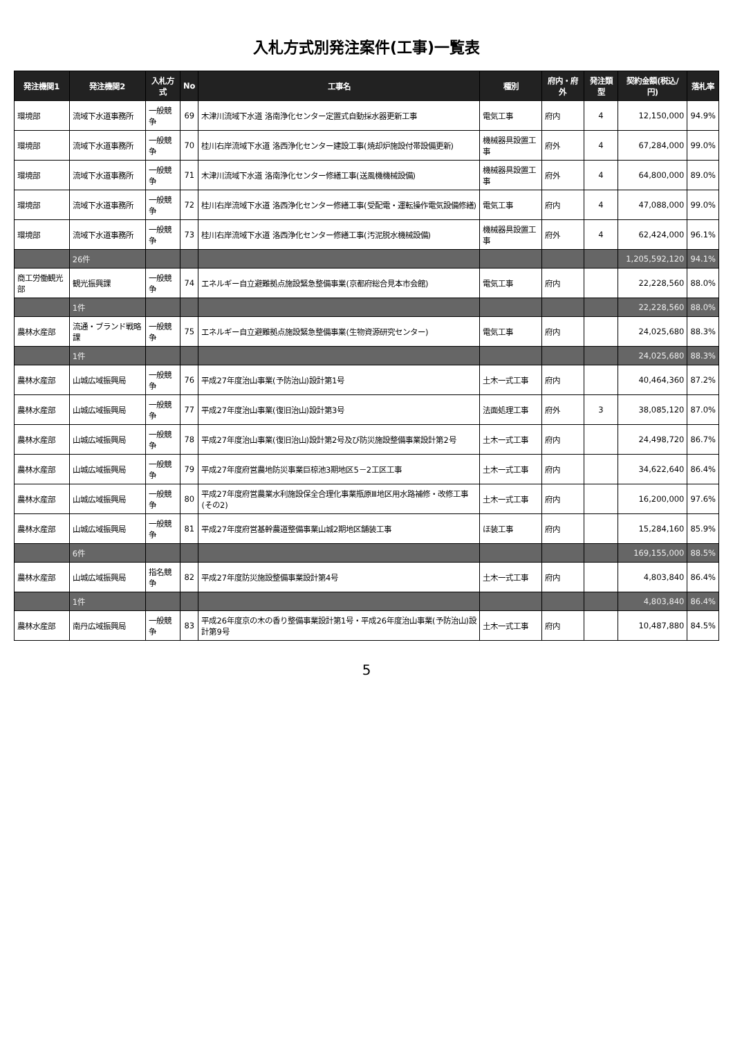入札方式別発注案件(工事)一覧表
| 発注機関1 | 発注機関2 | 入札方式 | No | 工事名 | 種別 | 府内・府外 | 発注類型 | 契約金額(税込/円) | 落札率 |
| --- | --- | --- | --- | --- | --- | --- | --- | --- | --- |
| 環境部 | 流域下水道事務所 | 一般競争 | 69 | 木津川流域下水道 洛南浄化センター定置式自動採水器更新工事 | 電気工事 | 府内 | 4 | 12,150,000 | 94.9% |
| 環境部 | 流域下水道事務所 | 一般競争 | 70 | 桂川右岸流域下水道 洛西浄化センター建設工事(焼却炉施設付帯設備更新) | 機械器具設置工事 | 府外 | 4 | 67,284,000 | 99.0% |
| 環境部 | 流域下水道事務所 | 一般競争 | 71 | 木津川流域下水道 洛南浄化センター修繕工事(送風機機械設備) | 機械器具設置工事 | 府外 | 4 | 64,800,000 | 89.0% |
| 環境部 | 流域下水道事務所 | 一般競争 | 72 | 桂川右岸流域下水道 洛西浄化センター修繕工事(受配電・運転操作電気設備修繕) | 電気工事 | 府内 | 4 | 47,088,000 | 99.0% |
| 環境部 | 流域下水道事務所 | 一般競争 | 73 | 桂川右岸流域下水道 洛西浄化センター修繕工事(汚泥脱水機械設備) | 機械器具設置工事 | 府外 | 4 | 62,424,000 | 96.1% |
| | 26件 | | | | | | | 1,205,592,120 | 94.1% |
| 商工労働観光部 | 観光振興課 | 一般競争 | 74 | エネルギー自立避難拠点施設緊急整備事業(京都府総合見本市会館) | 電気工事 | 府内 | | 22,228,560 | 88.0% |
| | 1件 | | | | | | | 22,228,560 | 88.0% |
| 農林水産部 | 流通・ブランド戦略課 | 一般競争 | 75 | エネルギー自立避難拠点施設緊急整備事業(生物資源研究センター) | 電気工事 | 府内 | | 24,025,680 | 88.3% |
| | 1件 | | | | | | | 24,025,680 | 88.3% |
| 農林水産部 | 山城広域振興局 | 一般競争 | 76 | 平成27年度治山事業(予防治山)設計第1号 | 土木一式工事 | 府内 | | 40,464,360 | 87.2% |
| 農林水産部 | 山城広域振興局 | 一般競争 | 77 | 平成27年度治山事業(復旧治山)設計第3号 | 法面処理工事 | 府外 | 3 | 38,085,120 | 87.0% |
| 農林水産部 | 山城広域振興局 | 一般競争 | 78 | 平成27年度治山事業(復旧治山)設計第2号及び防災施設整備事業設計第2号 | 土木一式工事 | 府内 | | 24,498,720 | 86.7% |
| 農林水産部 | 山城広域振興局 | 一般競争 | 79 | 平成27年度府営農地防災事業巨椋池3期地区5－2工区工事 | 土木一式工事 | 府内 | | 34,622,640 | 86.4% |
| 農林水産部 | 山城広域振興局 | 一般競争 | 80 | 平成27年度府営農業水利施設保全合理化事業瓶原Ⅲ地区用水路補修・改修工事(その2) | 土木一式工事 | 府内 | | 16,200,000 | 97.6% |
| 農林水産部 | 山城広域振興局 | 一般競争 | 81 | 平成27年度府営基幹農道整備事業山城2期地区舗装工事 | ほ装工事 | 府内 | | 15,284,160 | 85.9% |
| | 6件 | | | | | | | 169,155,000 | 88.5% |
| 農林水産部 | 山城広域振興局 | 指名競争 | 82 | 平成27年度防災施設整備事業設計第4号 | 土木一式工事 | 府内 | | 4,803,840 | 86.4% |
| | 1件 | | | | | | | 4,803,840 | 86.4% |
| 農林水産部 | 南丹広域振興局 | 一般競争 | 83 | 平成26年度京の木の香り整備事業設計第1号・平成26年度治山事業(予防治山)設計第9号 | 土木一式工事 | 府内 | | 10,487,880 | 84.5% |
5